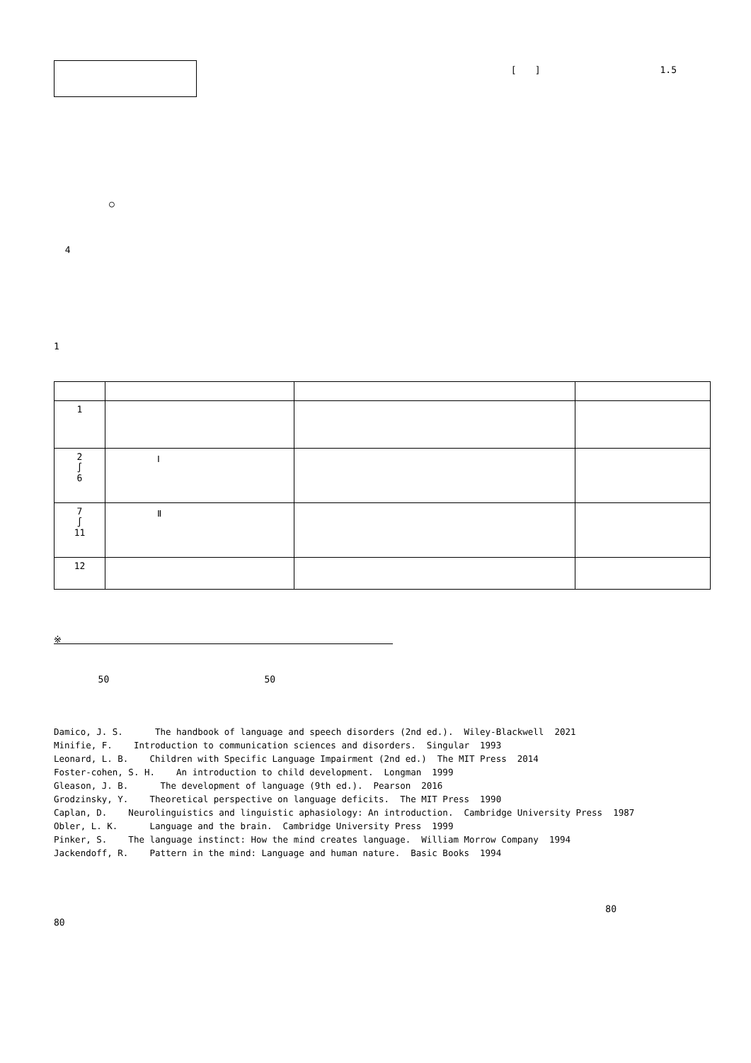[　　]　　　　　　　　　　　　　1.5
　　　　　　○
4
1
| 1 | | | |
| 2 ∫ 6 | Ⅰ | | |
| 7 ∫ 11 | Ⅱ | | |
| 12 | | | |
※　　　　　　　　　　　　　　　　　　　　　　　　　　　　　　　　　　　　
50 50
Damico, J. S. The handbook of language and speech disorders (2nd ed.). Wiley-Blackwell 2021
Minifie, F. Introduction to communication sciences and disorders. Singular 1993
Leonard, L. B. Children with Specific Language Impairment (2nd ed.) The MIT Press 2014
Foster-cohen, S. H. An introduction to child development. Longman 1999
Gleason, J. B. The development of language (9th ed.). Pearson 2016
Grodzinsky, Y. Theoretical perspective on language deficits. The MIT Press 1990
Caplan, D. Neurolinguistics and linguistic aphasiology: An introduction. Cambridge University Press 1987
Obler, L. K. Language and the brain. Cambridge University Press 1999
Pinker, S. The language instinct: How the mind creates language. William Morrow Company 1994
Jackendoff, R. Pattern in the mind: Language and human nature. Basic Books 1994
80
80